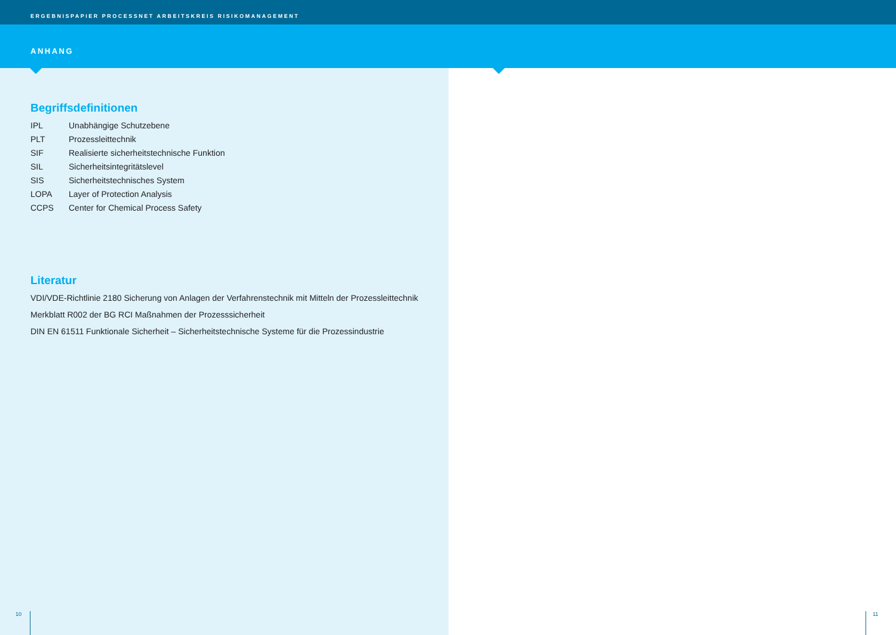ERGEBNISPAPIER PROCESSNET ARBEITSKREIS RISIKOMANAGEMENT
ANHANG
Begriffsdefinitionen
| IPL | Unabhängige Schutzebene |
| PLT | Prozessleittechnik |
| SIF | Realisierte sicherheitstechnische Funktion |
| SIL | Sicherheitsintegritätslevel |
| SIS | Sicherheitstechnisches System |
| LOPA | Layer of Protection Analysis |
| CCPS | Center for Chemical Process Safety |
Literatur
VDI/VDE-Richtlinie 2180 Sicherung von Anlagen der Verfahrenstechnik mit Mitteln der Prozessleittechnik
Merkblatt R002 der BG RCI Maßnahmen der Prozesssicherheit
DIN EN 61511 Funktionale Sicherheit – Sicherheitstechnische Systeme für die Prozessindustrie
10 11